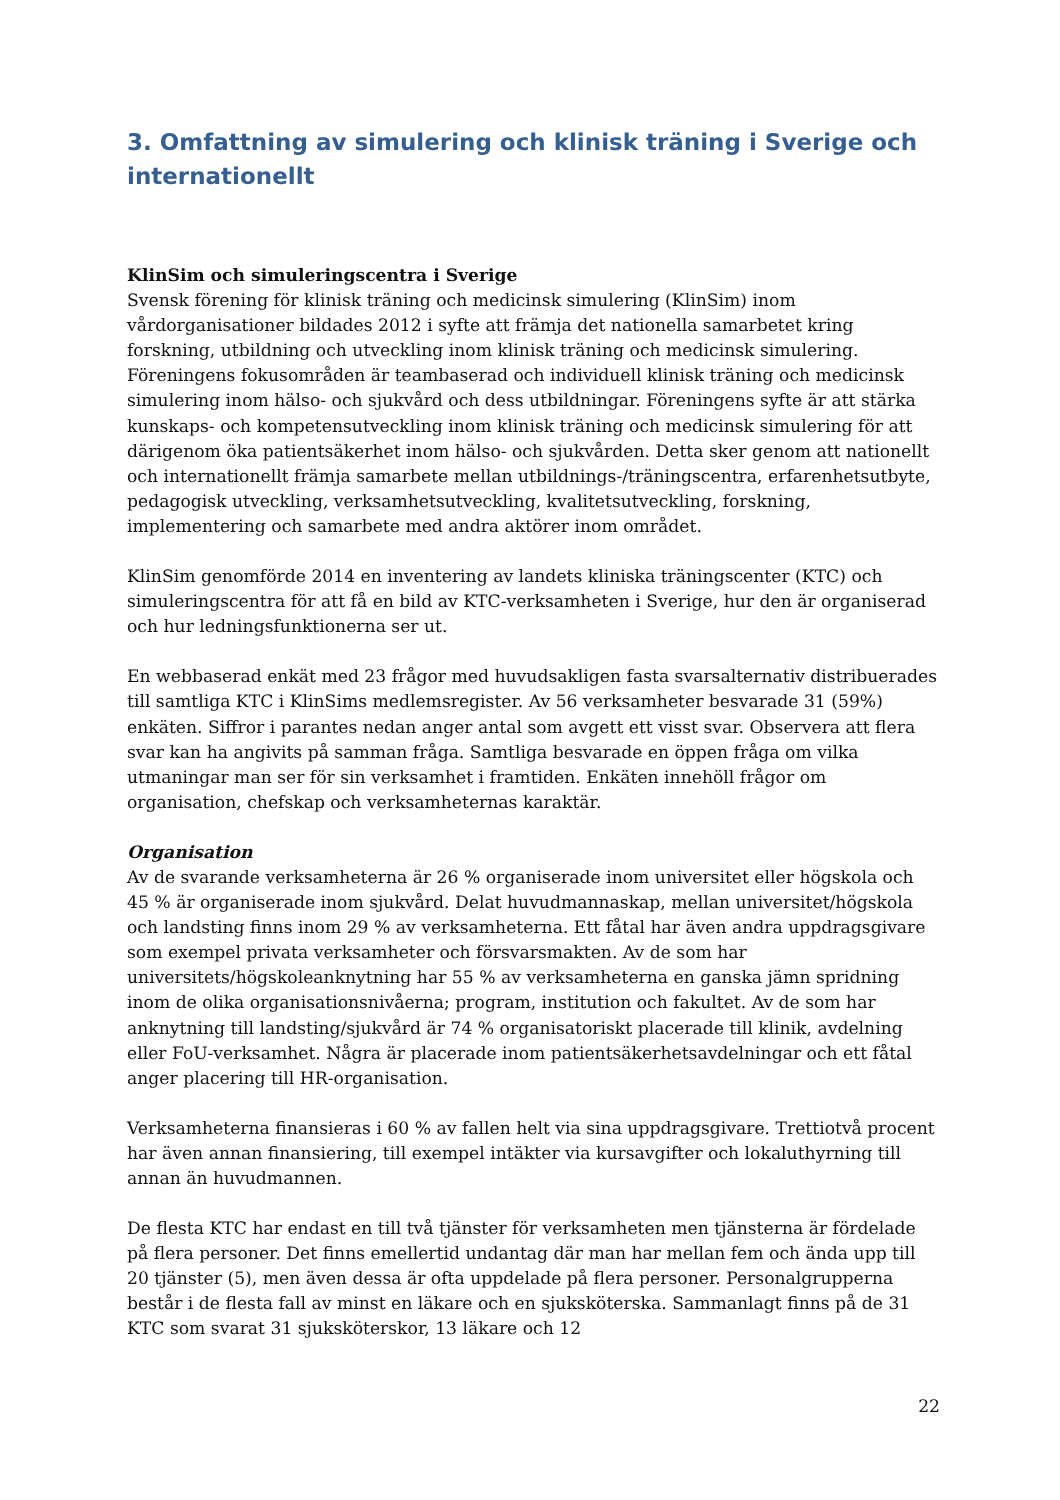3. Omfattning av simulering och klinisk träning i Sverige och internationellt
KlinSim och simuleringscentra i Sverige
Svensk förening för klinisk träning och medicinsk simulering (KlinSim) inom vårdorganisationer bildades 2012 i syfte att främja det nationella samarbetet kring forskning, utbildning och utveckling inom klinisk träning och medicinsk simulering. Föreningens fokusområden är teambaserad och individuell klinisk träning och medicinsk simulering inom hälso- och sjukvård och dess utbildningar. Föreningens syfte är att stärka kunskaps- och kompetensutveckling inom klinisk träning och medicinsk simulering för att därigenom öka patientsäkerhet inom hälso- och sjukvården. Detta sker genom att nationellt och internationellt främja samarbete mellan utbildnings-/träningscentra, erfarenhetsutbyte, pedagogisk utveckling, verksamhetsutveckling, kvalitetsutveckling, forskning, implementering och samarbete med andra aktörer inom området.
KlinSim genomförde 2014 en inventering av landets kliniska träningscenter (KTC) och simuleringscentra för att få en bild av KTC-verksamheten i Sverige, hur den är organiserad och hur ledningsfunktionerna ser ut.
En webbaserad enkät med 23 frågor med huvudsakligen fasta svarsalternativ distribuerades till samtliga KTC i KlinSims medlemsregister. Av 56 verksamheter besvarade 31 (59%) enkäten. Siffror i parantes nedan anger antal som avgett ett visst svar. Observera att flera svar kan ha angivits på samman fråga. Samtliga besvarade en öppen fråga om vilka utmaningar man ser för sin verksamhet i framtiden. Enkäten innehöll frågor om organisation, chefskap och verksamheternas karaktär.
Organisation
Av de svarande verksamheterna är 26 % organiserade inom universitet eller högskola och 45 % är organiserade inom sjukvård. Delat huvudmannaskap, mellan universitet/högskola och landsting finns inom 29 % av verksamheterna. Ett fåtal har även andra uppdragsgivare som exempel privata verksamheter och försvarsmakten. Av de som har universitets/högskoleanknytning har 55 % av verksamheterna en ganska jämn spridning inom de olika organisationsnivåerna; program, institution och fakultet. Av de som har anknytning till landsting/sjukvård är 74 % organisatoriskt placerade till klinik, avdelning eller FoU-verksamhet. Några är placerade inom patientsäkerhetsavdelningar och ett fåtal anger placering till HR-organisation.
Verksamheterna finansieras i 60 % av fallen helt via sina uppdragsgivare. Trettiotvå procent har även annan finansiering, till exempel intäkter via kursavgifter och lokaluthyrning till annan än huvudmannen.
De flesta KTC har endast en till två tjänster för verksamheten men tjänsterna är fördelade på flera personer. Det finns emellertid undantag där man har mellan fem och ända upp till 20 tjänster (5), men även dessa är ofta uppdelade på flera personer. Personalgrupperna består i de flesta fall av minst en läkare och en sjuksköterska. Sammanlagt finns på de 31 KTC som svarat 31 sjuksköterskor, 13 läkare och 12
22